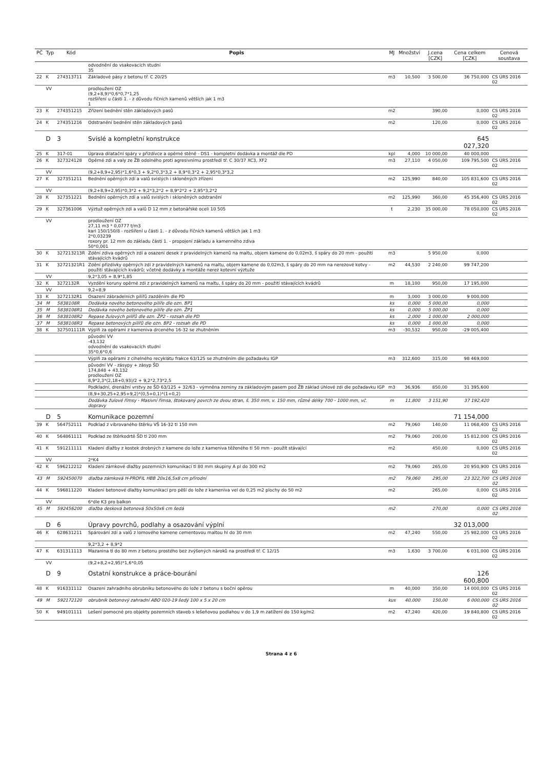| PČ | Typ | Kód | Popis | MJ | Množství | J.cena [CZK] | Cena celkem [CZK] | Cenová soustava |
| --- | --- | --- | --- | --- | --- | --- | --- | --- |
| | | | odvodnění do vsakovacích studní 35 | | | | | |
| 22 | K | 274313711 | Základové pásy z betonu tř. C 20/25 | m3 | 10,500 | 3 500,00 | 36 750,000 | CS ÚRS 2016 02 |
| | VV | | prodloužení OZ (9,2+8,9)*0,6*0,7*1,25 rozšíření u části 1. - z důvodu říčních kamenů větších jak 1 m3 1 | | | | | |
| 23 | K | 274351215 | Zřízení bednění stěn základových pasů | m2 | | 390,00 | 0,000 | CS ÚRS 2016 02 |
| 24 | K | 274351216 | Odstranění bednění stěn základových pasů | m2 | | 120,00 | 0,000 | CS ÚRS 2016 02 |
| | D | 3 | Svislé a kompletní konstrukce | | | | 645 027,320 | |
| 25 | K | 317-01 | Úprava dilatační spáry v přizdívce a opěrné stěně - DS1 - kompletní dodávka a montáž dle PD | kpl | 4,000 | 10 000,00 | 40 000,000 | |
| 26 | K | 327324128 | Opěrné zdi a valy ze ŽB odolného proti agresivnímu prostředí tř. C 30/37 XC3, XF2 | m3 | 27,110 | 4 050,00 | 109 795,500 | CS ÚRS 2016 02 |
| | VV | | (9,2+8,9+2,95)*1,6*0,3 + 9,2*0,3*3,2 + 8,9*0,3*2 + 2,95*0,3*3,2 | | | | | |
| 27 | K | 327351211 | Bednění opěrných zdí a valů svislých i skloněných zřízení | m2 | 125,990 | 840,00 | 105 831,600 | CS ÚRS 2016 02 |
| | VV | | (9,2+8,9+2,95)*0,3*2 + 9,2*3,2*2 + 8,9*2*2 + 2,95*3,2*2 | | | | | |
| 28 | K | 327351221 | Bednění opěrných zdí a valů svislých i skloněných odstranění | m2 | 125,990 | 360,00 | 45 356,400 | CS ÚRS 2016 02 |
| 29 | K | 327361006 | Výztuž opěrných zdí a valů D 12 mm z betonářské oceli 10 505 | t | 2,230 | 35 000,00 | 78 050,000 | CS ÚRS 2016 02 |
| | VV | | prodloužení OZ 27,11 m3 * 0,0777 t/m3 kari 150/150/8 - rozšíření u části 1. - z důvodu říčních kamenů větších jak 1 m3 2*0,03239 roxory pr. 12 mm do základu části 1. - propojení základu a kamenného zdiva 50*0,001 | | | | | |
| 30 | K | 327213213R | Zdění zdiva opěrných zdí a osazení desek z pravidelných kamenů na maltu, objem kamene do 0,02m3, š spáry do 20 mm - použití stávajících kvádrů | m3 | | 5 950,00 | 0,000 | |
| 31 | K | 32721321R1 | Zdění přizdívky opěrných zdí z pravidelných kamenů na maltu, objem kamene do 0,02m3, š spáry do 20 mm na nerezové kotvy - použití stávajících kvádrů; včetně dodávky a montáže nerez kotevní výztuže | m2 | 44,530 | 2 240,00 | 99 747,200 | |
| | VV | | 9,2*3,05 + 8,9*1,85 | | | | | |
| 32 | K | 3272132R | Vyzdění koruny opěrné zdi z pravidelných kamenů na maltu, š spáry do 20 mm - použití stávajících kvádrů | m | 18,100 | 950,00 | 17 195,000 | |
| | VV | | 9,2+8,9 | | | | | |
| 33 | K | 3272132R1 | Osazení zábradelních pilířů zazděním dle PD | m | 3,000 | 3 000,00 | 9 000,000 | |
| 34 | M | 5838108R | Dodávka nového betonového pilíře dle ozn. BP1 | ks | 0,000 | 5 000,00 | 0,000 | |
| 35 | M | 5838108R1 | Dodávka nového betonového pilíře dle ozn. ŽP1 | ks | 0,000 | 5 000,00 | 0,000 | |
| 36 | M | 5838108R2 | Repase žulových pilířů dle ozn. ŽP2 - rozsah dle PD | ks | 2,000 | 1 000,00 | 2 000,000 | |
| 37 | M | 5838108R3 | Repase betonových pilířů dle ozn. BP2 - rozsah dle PD | ks | 0,000 | 1 000,00 | 0,000 | |
| 38 | K | 327501111R | Výplň za opěrami z kameniva drceného 16-32 se zhutněním | m3 | -30,532 | 950,00 | -29 005,400 | |
| | | | původní VV -43,132 odvodnění do vsakovacích studní 35*0,6*0,6 | | | | | |
| | | | Výplň za opěrami z cihelného recyklátu frakce 63/125 se zhutněním dle požadavku IGP | m3 | 312,600 | 315,00 | 98 469,000 | |
| | | | původní VV - zásypy + zásyp ŠD 174,848 + 43,132 prodloužení OZ 8,9*2,3*(2,18+0,93)/2 + 9,2*2,73*2,5 | | | | | |
| | | | Podkladní, drenážní vrstvy ze ŠD 63/125 + 32/63 - výmněna zeminy za základovým pasem pod ŽB základ úhlové zdi dle požadavku IGP | m3 | 36,936 | 850,00 | 31 395,600 | |
| | | | (8,9+30,25+2,95+9,2)*(0,5+0,1)*(1+0,2) | | | | | |
| | | | Dodávka žulové římsy - Masivní římsa, štokovaný povrch ze dvou stran, š. 350 mm, v. 150 mm, různé délky 700 - 1000 mm, vč. dopravy | m | 11,800 | 3 151,90 | 37 192,420 | |
| | D | 5 | Komunikace pozemní | | | | 71 154,000 | |
| 39 | K | 564752111 | Podklad z vibrovaného štěrku VŠ 16-32 tl 150 mm | m2 | 79,060 | 140,00 | 11 068,400 | CS ÚRS 2016 02 |
| 40 | K | 564861111 | Podklad ze štěrkodrtě ŠD tl 200 mm | m2 | 79,060 | 200,00 | 15 812,000 | CS ÚRS 2016 02 |
| 41 | K | 591211111 | Kladení dlažby z kostek drobných z kamene do lože z kameniva těženého tl 50 mm - použít stávající | m2 | | 450,00 | 0,000 | CS ÚRS 2016 02 |
| | VV | | 2*K4 | | | | | |
| 42 | K | 596212212 | Kladení zámkové dlažby pozemních komunikací tl 80 mm skupiny A pl do 300 m2 | m2 | 79,060 | 265,00 | 20 950,900 | CS ÚRS 2016 02 |
| 43 | M | 592450070 | dlažba zámková H-PROFIL HBB 20x16,5x8 cm přírodní | m2 | 79,060 | 295,00 | 23 322,700 | CS ÚRS 2016 02 |
| 44 | K | 596811220 | Kladení betonové dlažby komunikací pro pěší do lože z kameniva vel do 0,25 m2 plochy do 50 m2 | m2 | | 265,00 | 0,000 | CS ÚRS 2016 02 |
| | VV | | 6*dle K3 pro balkon | | | | | |
| 45 | M | 592456200 | dlažba desková betonová 50x50x6 cm šedá | m2 | | 270,00 | 0,000 | CS ÚRS 2016 02 |
| | D | 6 | Úpravy povrchů, podlahy a osazování výplní | | | | 32 013,000 | |
| 46 | K | 628631211 | Spárování zdí a valů z lomového kamene cementovou maltou hl do 30 mm | m2 | 47,240 | 550,00 | 25 982,000 | CS ÚRS 2016 02 |
| | | | 9,2*3,2 + 8,9*2 | | | | | |
| 47 | K | 631311113 | Mazanina tl do 80 mm z betonu prostého bez zvýšených nároků na prostředí tř. C 12/15 | m3 | 1,630 | 3 700,00 | 6 031,000 | CS ÚRS 2016 02 |
| | VV | | (9,2+8,2+2,95)*1,6*0,05 | | | | | |
| | D | 9 | Ostatní konstrukce a práce-bourání | | | | 126 600,800 | |
| 48 | K | 916331112 | Osazení zahradního obrubníku betonového do lože z betonu s boční opěrou | m | 40,000 | 350,00 | 14 000,000 | CS ÚRS 2016 02 |
| 49 | M | 592172120 | obrubník betonový zahradní ABO 020-19 šedý 100 x 5 x 20 cm | kus | 40,000 | 150,00 | 6 000,000 | CS ÚRS 2016 02 |
| 50 | K | 949101111 | Lešení pomocné pro objekty pozemních staveb s lešeňovou podlahou v do 1,9 m zatížení do 150 kg/m2 | m2 | 47,240 | 420,00 | 19 840,800 | CS ÚRS 2016 02 |
Strana 4 z 6